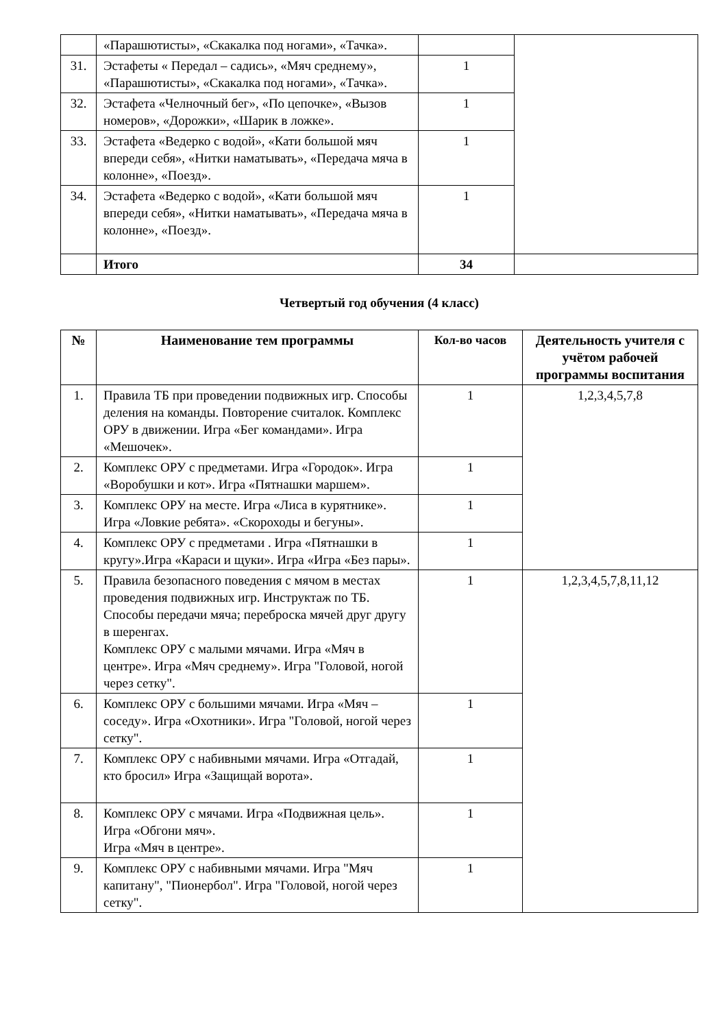| | «Парашютисты», «Скакалка под ногами», «Тачка». | | |
| 31. | Эстафеты « Передал – садись», «Мяч среднему», «Парашютисты», «Скакалка под ногами», «Тачка». | 1 | |
| 32. | Эстафета «Челночный бег», «По цепочке», «Вызов номеров», «Дорожки», «Шарик в ложке». | 1 | |
| 33. | Эстафета «Ведерко с водой», «Кати большой мяч впереди себя», «Нитки наматывать», «Передача мяча в колонне», «Поезд». | 1 | |
| 34. | Эстафета «Ведерко с водой», «Кати большой мяч впереди себя», «Нитки наматывать», «Передача мяча в колонне», «Поезд». | 1 | |
| | Итого | 34 | |
Четвертый год обучения (4 класс)
| № | Наименование тем программы | Кол-во часов | Деятельность учителя с учётом рабочей программы воспитания |
| --- | --- | --- | --- |
| 1. | Правила ТБ при проведении подвижных игр. Способы деления на команды. Повторение считалок. Комплекс ОРУ в движении. Игра «Бег командами». Игра «Мешочек». | 1 | 1,2,3,4,5,7,8 |
| 2. | Комплекс ОРУ с предметами. Игра «Городок». Игра «Воробушки и кот». Игра «Пятнашки маршем». | 1 | |
| 3. | Комплекс ОРУ на месте. Игра «Лиса в курятнике». Игра «Ловкие ребята». «Скороходы и бегуны». | 1 | |
| 4. | Комплекс ОРУ с предметами . Игра «Пятнашки в кругу».Игра «Караси и щуки». Игра «Игра «Без пары». | 1 | |
| 5. | Правила безопасного поведения с мячом в местах проведения подвижных игр. Инструктаж по ТБ. Способы передачи мяча; переброска мячей друг другу в шеренгах. Комплекс ОРУ с малыми мячами. Игра «Мяч в центре». Игра «Мяч среднему». Игра "Головой, ногой через сетку". | 1 | 1,2,3,4,5,7,8,11,12 |
| 6. | Комплекс ОРУ с большими мячами. Игра «Мяч – соседу». Игра «Охотники». Игра "Головой, ногой через сетку". | 1 | |
| 7. | Комплекс ОРУ с набивными мячами. Игра «Отгадай, кто бросил» Игра «Защищай ворота». | 1 | |
| 8. | Комплекс ОРУ с мячами. Игра «Подвижная цель». Игра «Обгони мяч». Игра «Мяч в центре». | 1 | |
| 9. | Комплекс ОРУ с набивными мячами. Игра "Мяч капитану", "Пионербол". Игра "Головой, ногой через сетку". | 1 | |